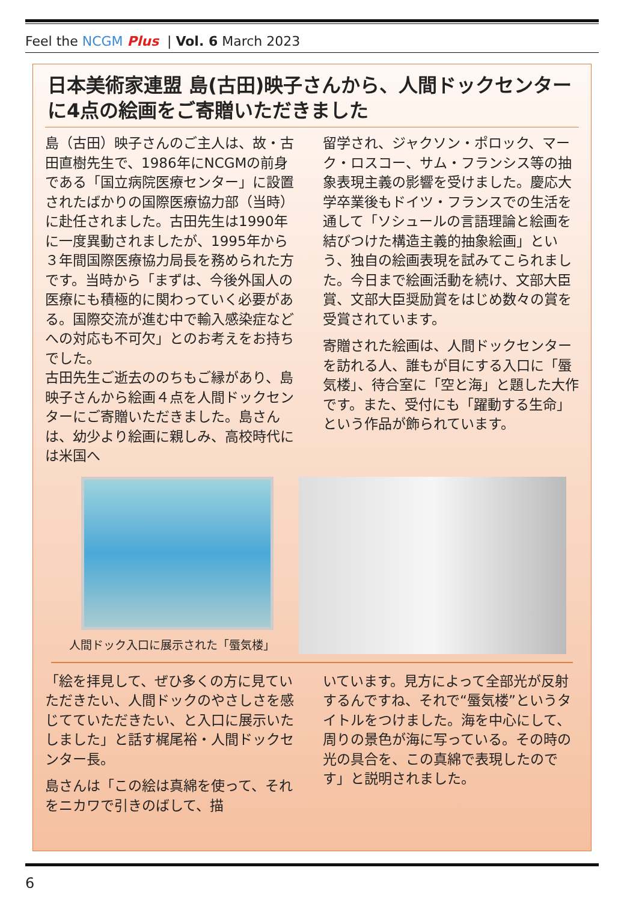Feel the NCGM Plus | Vol. 6 March 2023
日本美術家連盟 島(古田)映子さんから、人間ドックセンターに4点の絵画をご寄贈いただきました
島（古田）映子さんのご主人は、故・古田直樹先生で、1986年にNCGMの前身である「国立病院医療センター」に設置されたばかりの国際医療協力部（当時）に赴任されました。古田先生は1990年に一度異動されましたが、1995年から３年間国際医療協力局長を務められた方です。当時から「まずは、今後外国人の医療にも積極的に関わっていく必要がある。国際交流が進む中で輸入感染症などへの対応も不可欠」とのお考えをお持ちでした。
古田先生ご逝去ののちもご縁があり、島 映子さんから絵画４点を人間ドックセンターにご寄贈いただきました。島さんは、幼少より絵画に親しみ、高校時代には米国へ
留学され、ジャクソン・ポロック、マーク・ロスコー、サム・フランシス等の抽象表現主義の影響を受けました。慶応大学卒業後もドイツ・フランスでの生活を通して「ソシュールの言語理論と絵画を結びつけた構造主義的抽象絵画」という、独自の絵画表現を試みてこられました。今日まで絵画活動を続け、文部大臣賞、文部大臣奨励賞をはじめ数々の賞を受賞されています。
寄贈された絵画は、人間ドックセンターを訪れる人、誰もが目にする入口に「蜃気楼」、待合室に「空と海」と題した大作です。また、受付にも「躍動する生命」という作品が飾られています。
人間ドック入口に展示された「蜃気楼」
「絵を拝見して、ぜひ多くの方に見ていただきたい、人間ドックのやさしさを感じてていただきたい、と入口に展示いたしました」と話す梶尾裕・人間ドックセンター長。
島さんは「この絵は真綿を使って、それをニカワで引きのばして、描
いています。見方によって全部光が反射するんですね、それで“蜃気楼”というタイトルをつけました。海を中心にして、周りの景色が海に写っている。その時の光の具合を、この真綿で表現したのです」と説明されました。
6